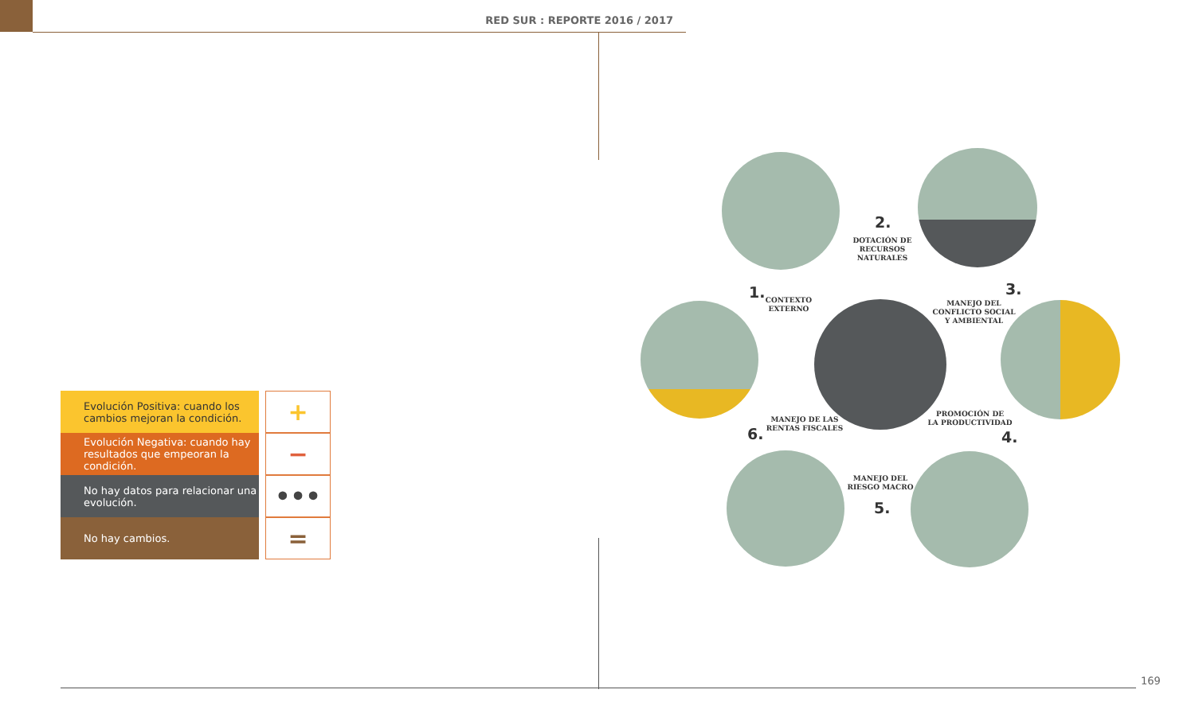RED SUR : REPORTE 2016 / 2017
| Evolución Positiva: cuando los cambios mejoran la condición. | | + |
| Evolución Negativa: cuando hay resultados que empeoran la condición. | | − |
| No hay datos para relacionar una evolución. | | ••• |
| No hay cambios. | | = |
1.
CONTEXTO
EXTERNO
2.
DOTACIÓN DE
RECURSOS
NATURALES
3.
MANEJO DEL
CONFLICTO SOCIAL
Y AMBIENTAL
PROMOCIÓN DE
LA PRODUCTIVIDAD
4.
MANEJO DEL
RIESGO MACRO
5.
MANEJO DE LAS
RENTAS FISCALES
6.
169